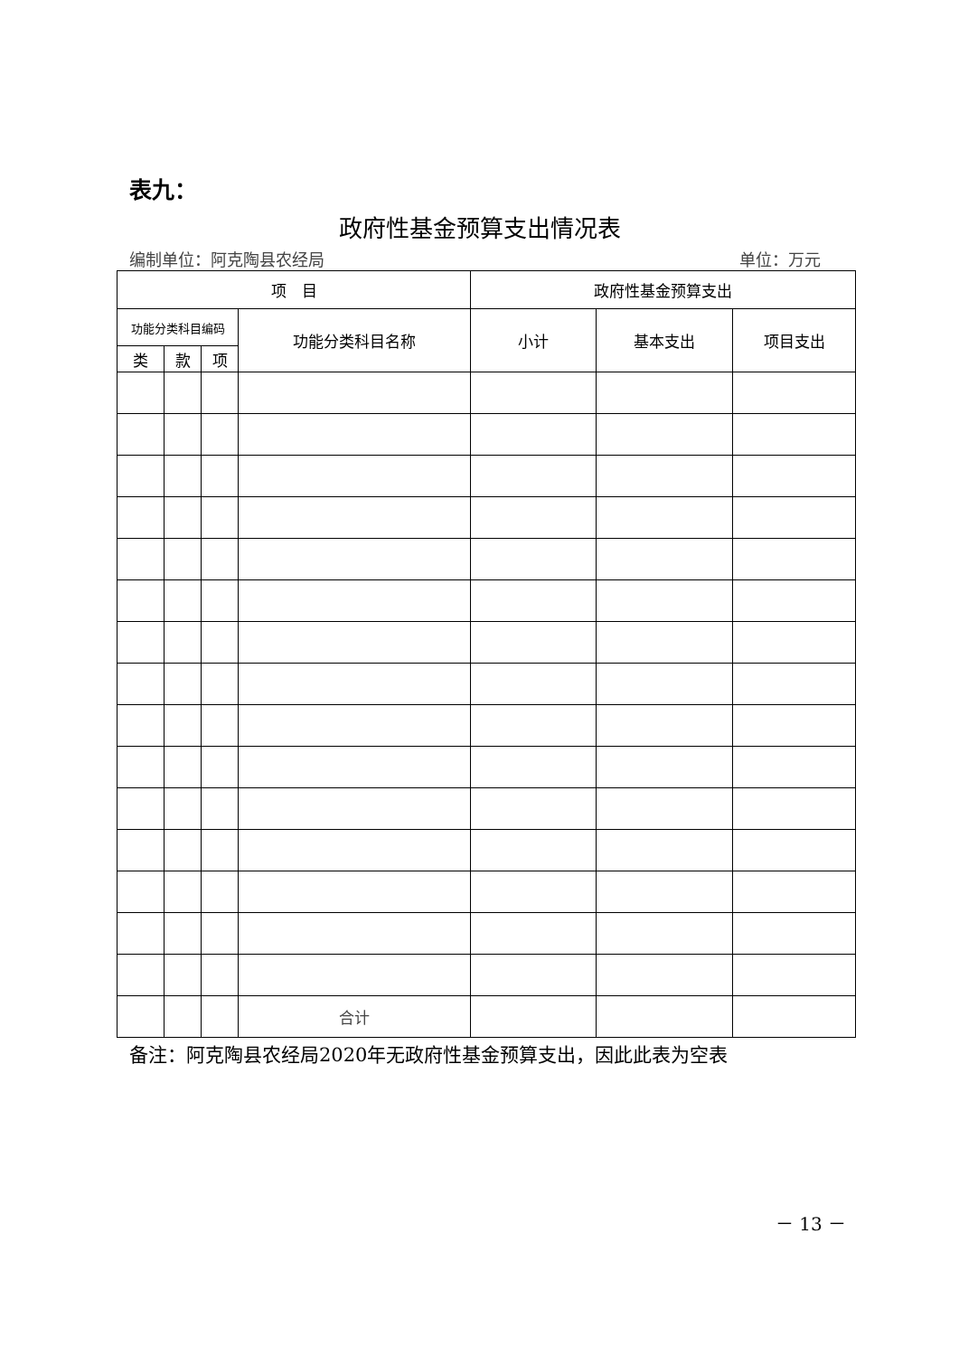表九：
政府性基金预算支出情况表
编制单位：阿克陶县农经局 单位：万元
| 项 目 | | | | 政府性基金预算支出 | | |
| --- | --- | --- | --- | --- | --- | --- |
| 功能分类科目编码 | | | 功能分类科目名称 | 小计 | 基本支出 | 项目支出 |
| 类 | 款 | 项 | | | | |
| | | | 合计 | | | |
备注：阿克陶县农经局2020年无政府性基金预算支出，因此此表为空表
－ 13 －